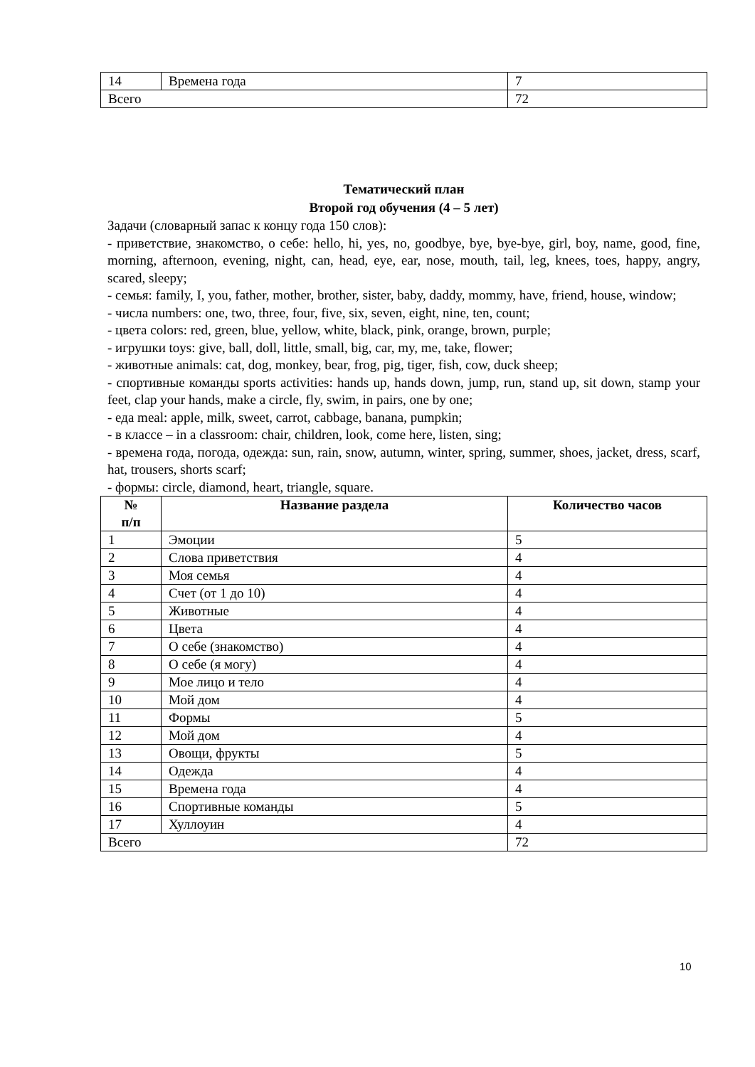| 14 | Времена года | 7 |
| Всего | | 72 |
Тематический план
Второй год обучения (4 – 5 лет)
Задачи (словарный запас к концу года 150 слов):
- приветствие, знакомство, о себе: hello, hi, yes, no, goodbye, bye, bye-bye, girl, boy, name, good, fine, morning, afternoon, evening, night, can, head, eye, ear, nose, mouth, tail, leg, knees, toes, happy, angry, scared, sleepy;
- семья: family, I, you, father, mother, brother, sister, baby, daddy, mommy, have, friend, house, window;
- числа numbers: one, two, three, four, five, six, seven, eight, nine, ten, count;
- цвета colors: red, green, blue, yellow, white, black, pink, orange, brown, purple;
- игрушки toys: give, ball, doll, little, small, big, car, my, me, take, flower;
- животные animals: cat, dog, monkey, bear, frog, pig, tiger, fish, cow, duck sheep;
- спортивные команды sports activities: hands up, hands down, jump, run, stand up, sit down, stamp your feet, clap your hands, make a circle, fly, swim, in pairs, one by one;
- еда meal: apple, milk, sweet, carrot, cabbage, banana, pumpkin;
- в классе – in a classroom: chair, children, look, come here, listen, sing;
- времена года, погода, одежда: sun, rain, snow, autumn, winter, spring, summer, shoes, jacket, dress, scarf, hat, trousers, shorts scarf;
- формы: circle, diamond, heart, triangle, square.
| № п/п | Название раздела | Количество часов |
| --- | --- | --- |
| 1 | Эмоции | 5 |
| 2 | Слова приветствия | 4 |
| 3 | Моя семья | 4 |
| 4 | Счет (от 1 до 10) | 4 |
| 5 | Животные | 4 |
| 6 | Цвета | 4 |
| 7 | О себе (знакомство) | 4 |
| 8 | О себе (я могу) | 4 |
| 9 | Мое лицо и тело | 4 |
| 10 | Мой дом | 4 |
| 11 | Формы | 5 |
| 12 | Мой дом | 4 |
| 13 | Овощи, фрукты | 5 |
| 14 | Одежда | 4 |
| 15 | Времена года | 4 |
| 16 | Спортивные команды | 5 |
| 17 | Хуллоуин | 4 |
| Всего | | 72 |
10